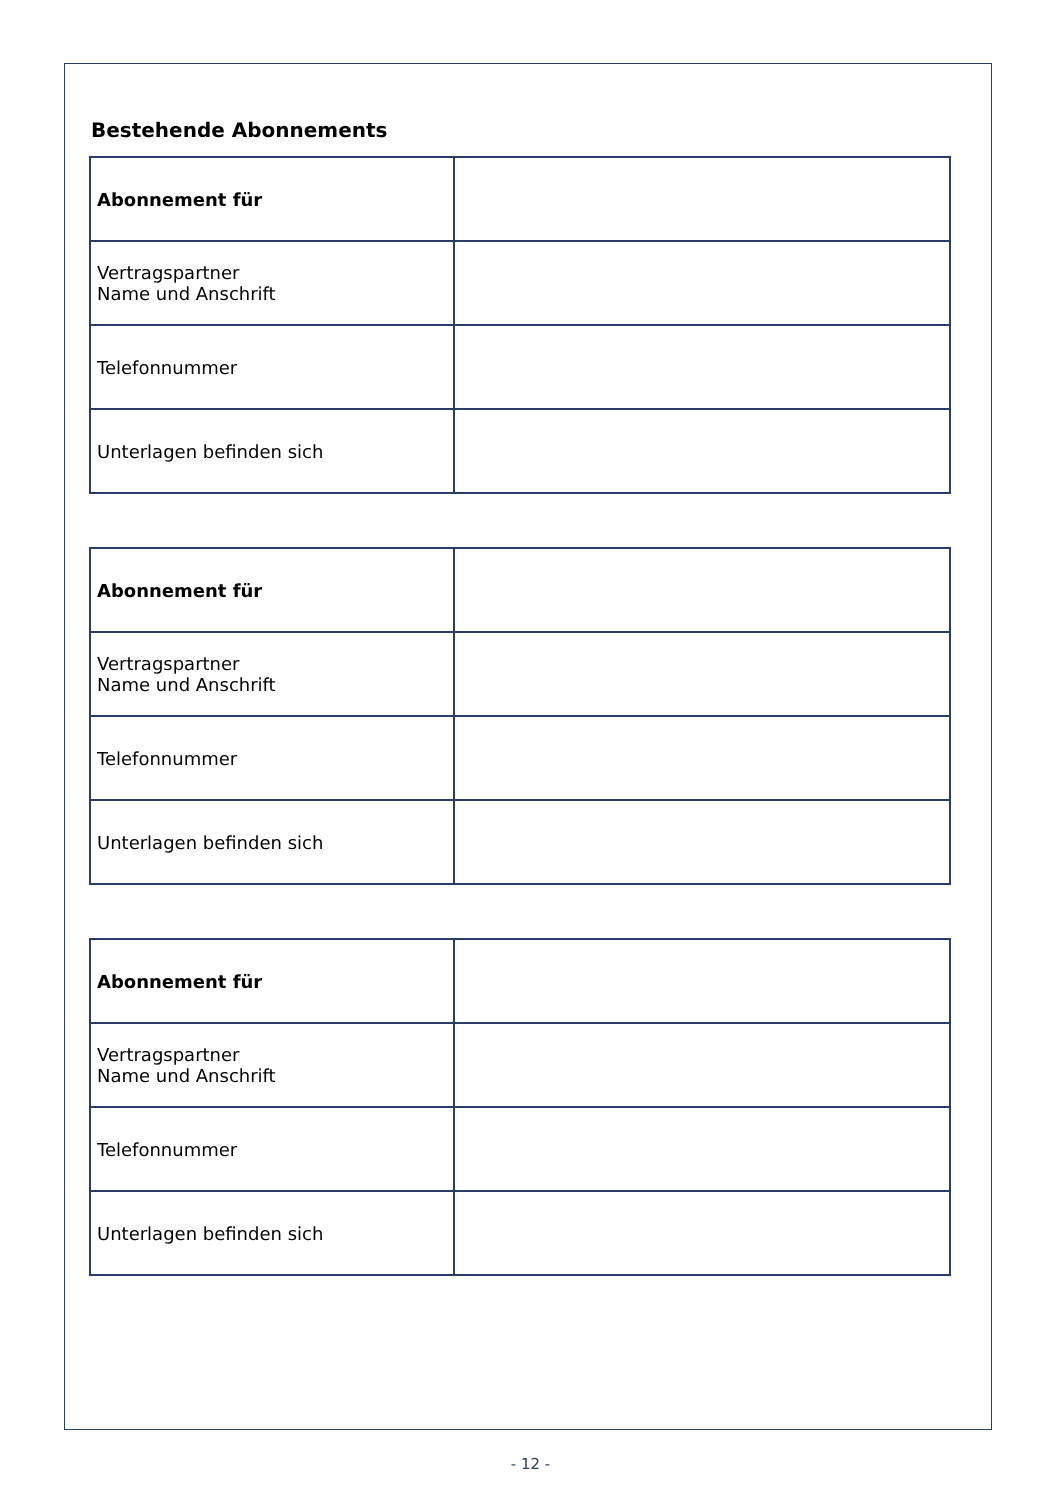Bestehende Abonnements
| Abonnement für | |
| Vertragspartner Name und Anschrift | |
| Telefonnummer | |
| Unterlagen befinden sich | |
| Abonnement für | |
| Vertragspartner Name und Anschrift | |
| Telefonnummer | |
| Unterlagen befinden sich | |
| Abonnement für | |
| Vertragspartner Name und Anschrift | |
| Telefonnummer | |
| Unterlagen befinden sich | |
- 12 -